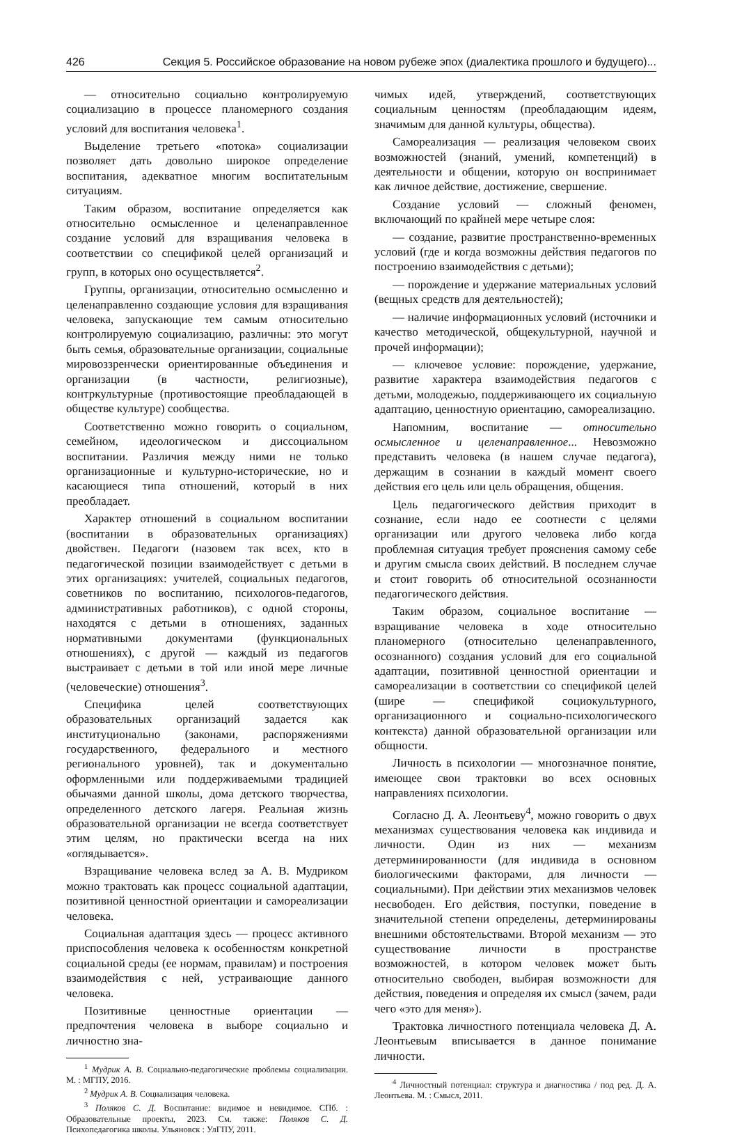426 Секция 5. Российское образование на новом рубеже эпох (диалектика прошлого и будущего)...
— относительно социально контролируемую социализацию в процессе планомерного создания условий для воспитания человека<sup>1</sup>.
Выделение третьего «потока» социализации позволяет дать довольно широкое определение воспитания, адекватное многим воспитательным ситуациям.
Таким образом, воспитание определяется как относительно осмысленное и целенаправленное создание условий для взращивания человека в соответствии со спецификой целей организаций и групп, в которых оно осуществляется<sup>2</sup>.
Группы, организации, относительно осмысленно и целенаправленно создающие условия для взращивания человека, запускающие тем самым относительно контролируемую социализацию, различны: это могут быть семья, образовательные организации, социальные мировоззренчески ориентированные объединения и организации (в частности, религиозные), контркультурные (противостоящие преобладающей в обществе культуре) сообщества.
Соответственно можно говорить о социальном, семейном, идеологическом и диссоциальном воспитании. Различия между ними не только организационные и культурно-исторические, но и касающиеся типа отношений, который в них преобладает.
Характер отношений в социальном воспитании (воспитании в образовательных организациях) двойствен. Педагоги (назовем так всех, кто в педагогической позиции взаимодействует с детьми в этих организациях: учителей, социальных педагогов, советников по воспитанию, психологов-педагогов, административных работников), с одной стороны, находятся с детьми в отношениях, заданных нормативными документами (функциональных отношениях), с другой — каждый из педагогов выстраивает с детьми в той или иной мере личные (человеческие) отношения<sup>3</sup>.
Специфика целей соответствующих образовательных организаций задается как институционально (законами, распоряжениями государственного, федерального и местного регионального уровней), так и документально оформленными или поддерживаемыми традицией обычаями данной школы, дома детского творчества, определенного детского лагеря. Реальная жизнь образовательной организации не всегда соответствует этим целям, но практически всегда на них «оглядывается».
Взращивание человека вслед за А. В. Мудриком можно трактовать как процесс социальной адаптации, позитивной ценностной ориентации и самореализации человека.
Социальная адаптация здесь — процесс активного приспособления человека к особенностям конкретной социальной среды (ее нормам, правилам) и построения взаимодействия с ней, устраивающие данного человека.
Позитивные ценностные ориентации — предпочтения человека в выборе социально и личностно зна-
<sup>1</sup> Мудрик А. В. Социально-педагогические проблемы социализации. М. : МГПУ, 2016.
<sup>2</sup> Мудрик А. В. Социализация человека.
<sup>3</sup> Поляков С. Д. Воспитание: видимое и невидимое. СПб. : Образовательные проекты, 2023. См. также: Поляков С. Д. Психопедагогика школы. Ульяновск : УлГПУ, 2011.
чимых идей, утверждений, соответствующих социальным ценностям (преобладающим идеям, значимым для данной культуры, общества).
Самореализация — реализация человеком своих возможностей (знаний, умений, компетенций) в деятельности и общении, которую он воспринимает как личное действие, достижение, свершение.
Создание условий — сложный феномен, включающий по крайней мере четыре слоя:
— создание, развитие пространственно-временных условий (где и когда возможны действия педагогов по построению взаимодействия с детьми);
— порождение и удержание материальных условий (вещных средств для деятельностей);
— наличие информационных условий (источники и качество методической, общекультурной, научной и прочей информации);
— ключевое условие: порождение, удержание, развитие характера взаимодействия педагогов с детьми, молодежью, поддерживающего их социальную адаптацию, ценностную ориентацию, самореализацию.
Напомним, воспитание — относительно осмысленное и целенаправленное... Невозможно представить человека (в нашем случае педагога), держащим в сознании в каждый момент своего действия его цель или цель обращения, общения.
Цель педагогического действия приходит в сознание, если надо ее соотнести с целями организации или другого человека либо когда проблемная ситуация требует прояснения самому себе и другим смысла своих действий. В последнем случае и стоит говорить об относительной осознанности педагогического действия.
Таким образом, социальное воспитание — взращивание человека в ходе относительно планомерного (относительно целенаправленного, осознанного) создания условий для его социальной адаптации, позитивной ценностной ориентации и самореализации в соответствии со спецификой целей (шире — спецификой социокультурного, организационного и социально-психологического контекста) данной образовательной организации или общности.
Личность в психологии — многозначное понятие, имеющее свои трактовки во всех основных направлениях психологии.
Согласно Д. А. Леонтьеву<sup>4</sup>, можно говорить о двух механизмах существования человека как индивида и личности. Один из них — механизм детерминированности (для индивида в основном биологическими факторами, для личности — социальными). При действии этих механизмов человек несвободен. Его действия, поступки, поведение в значительной степени определены, детерминированы внешними обстоятельствами. Второй механизм — это существование личности в пространстве возможностей, в котором человек может быть относительно свободен, выбирая возможности для действия, поведения и определяя их смысл (зачем, ради чего «это для меня»).
Трактовка личностного потенциала человека Д. А. Леонтьевым вписывается в данное понимание личности.
<sup>4</sup> Личностный потенциал: структура и диагностика / под ред. Д. А. Леонтьева. М. : Смысл, 2011.